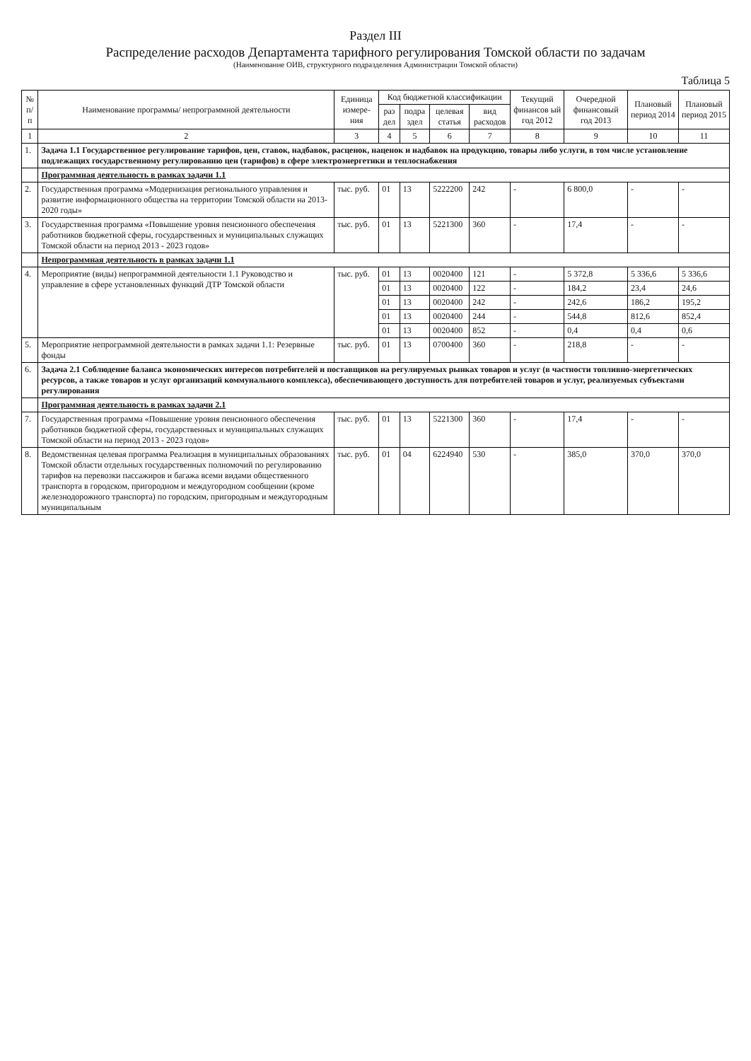Раздел III
Распределение расходов Департамента тарифного регулирования Томской области по задачам
(Наименование ОИВ, структурного подразделения Администрации Томской области)
Таблица 5
| № п/п | Наименование программы/ непрограммной деятельности | Единица измере-ния | Код бюджетной классификации | | | | Текущий финансов ый год 2012 | Очередной финансовый год 2013 | Плановый период 2014 | Плановый период 2015 |
| --- | --- | --- | --- | --- | --- | --- | --- | --- | --- | --- |
| | | | раз дел | подра здел | целевая статья | вид расходов | | | | |
| 1 | 2 | 3 | 4 | 5 | 6 | 7 | 8 | 9 | 10 | 11 |
| 1. | Задача 1.1 Государственное регулирование тарифов, цен, ставок, надбавок, расценок, наценок и надбавок на продукцию, товары либо услуги, в том числе установление подлежащих государственному регулированию цен (тарифов) в сфере электроэнергетики и теплоснабжения | | | | | | | | | |
| | Программная деятельность в рамках задачи 1.1 | | | | | | | | | |
| 2. | Государственная программа «Модернизация регионального управления и развитие информационного общества на территории Томской области на 2013-2020 годы» | тыс. руб. | 01 | 13 | 5222200 | 242 | - | 6 800,0 | - | - |
| 3. | Государственная программа «Повышение уровня пенсионного обеспечения работников бюджетной сферы, государственных и муниципальных служащих Томской области на период 2013 - 2023 годов» | тыс. руб. | 01 | 13 | 5221300 | 360 | - | 17,4 | - | - |
| | Непрограммная деятельность в рамках задачи 1.1 | | | | | | | | | |
| 4. | Мероприятие (виды) непрограммной деятельности 1.1 Руководство и управление в сфере установленных функций ДТР Томской области | тыс. руб. | 01 | 13 | 0020400 | 121 | - | 5 372,8 | 5 336,6 | 5 336,6 |
| | | | 01 | 13 | 0020400 | 122 | - | 184,2 | 23,4 | 24,6 |
| | | | 01 | 13 | 0020400 | 242 | - | 242,6 | 186,2 | 195,2 |
| | | | 01 | 13 | 0020400 | 244 | - | 544,8 | 812,6 | 852,4 |
| | | | 01 | 13 | 0020400 | 852 | - | 0,4 | 0,4 | 0,6 |
| 5. | Мероприятие непрограммной деятельности в рамках задачи 1.1: Резервные фонды | тыс. руб. | 01 | 13 | 0700400 | 360 | - | 218,8 | - | - |
| 6. | Задача 2.1 Соблюдение баланса экономических интересов потребителей и поставщиков на регулируемых рынках товаров и услуг (в частности топливно-энергетических ресурсов, а также товаров и услуг организаций коммунального комплекса), обеспечивающего доступность для потребителей товаров и услуг, реализуемых субъектами регулирования | | | | | | | | | |
| | Программная деятельность в рамках задачи 2.1 | | | | | | | | | |
| 7. | Государственная программа «Повышение уровня пенсионного обеспечения работников бюджетной сферы, государственных и муниципальных служащих Томской области на период 2013 - 2023 годов» | тыс. руб. | 01 | 13 | 5221300 | 360 | - | 17,4 | - | - |
| 8. | Ведомственная целевая программа Реализация в муниципальных образованиях Томской области отдельных государственных полномочий по регулированию тарифов на перевозки пассажиров и багажа всеми видами общественного транспорта в городском, пригородном и междугородном сообщении (кроме железнодорожного транспорта) по городским, пригородным и междугородным муниципальным | тыс. руб. | 01 | 04 | 6224940 | 530 | - | 385,0 | 370,0 | 370,0 |